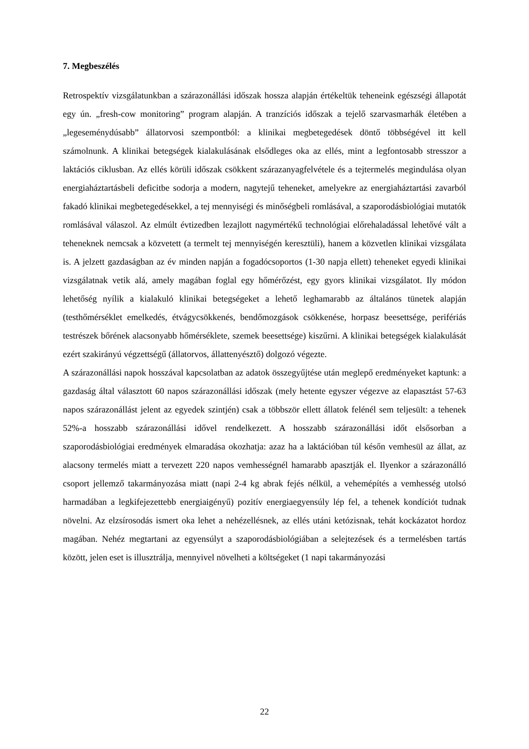7. Megbeszélés
Retrospektív vizsgálatunkban a szárazonállási időszak hossza alapján értékeltük teheneink egészségi állapotát egy ún. „fresh-cow monitoring” program alapján. A tranzíciós időszak a tejelő szarvasmarhák életében a „legeseménydúsabb” állatorvosi szempontból: a klinikai megbetegedések döntő többségével itt kell számolnunk. A klinikai betegségek kialakulásának elsődleges oka az ellés, mint a legfontosabb stresszor a laktációs ciklusban. Az ellés körüli időszak csökkent szárazanyagfelvétele és a tejtermelés megindulása olyan energiaháztartásbeli deficitbe sodorja a modern, nagytejű teheneket, amelyekre az energiaháztartási zavarból fakadó klinikai megbetegedésekkel, a tej mennyiségi és minőségbeli romlásával, a szaporodásbiológiai mutatók romlásával válaszol. Az elmúlt évtizedben lezajlott nagymértékű technológiai előrehaladással lehetővé vált a teheneknek nemcsak a közvetett (a termelt tej mennyiségén keresztüli), hanem a közvetlen klinikai vizsgálata is. A jelzett gazdaságban az év minden napján a fogadócsoportos (1-30 napja ellett) teheneket egyedi klinikai vizsgálatnak vetik alá, amely magában foglal egy hőmérőzést, egy gyors klinikai vizsgálatot. Ily módon lehetőség nyílik a kialakuló klinikai betegségeket a lehető leghamarabb az általános tünetek alapján (testhőmérséklet emelkedés, étvágycsökkenés, bendőmozgások csökkenése, horpasz beesettsége, perifériás testrészek bőrének alacsonyabb hőmérséklete, szemek beesettsége) kiszűrni. A klinikai betegségek kialakulását ezért szakirányú végzettségű (állatorvos, állattenyésztő) dolgozó végezte.
A szárazonállási napok hosszával kapcsolatban az adatok összegyűjtése után meglepő eredményeket kaptunk: a gazdaság által választott 60 napos szárazonállási időszak (mely hetente egyszer végezve az elapasztást 57-63 napos szárazonállást jelent az egyedek szintjén) csak a többször ellett állatok felénél sem teljesült: a tehenek 52%-a hosszabb szárazonállási idővel rendelkezett. A hosszabb szárazonállási időt elsősorban a szaporodásbiológiai eredmények elmaradása okozhatja: azaz ha a laktációban túl későn vemhesül az állat, az alacsony termelés miatt a tervezett 220 napos vemhességnél hamarabb apasztják el. Ilyenkor a szárazonálló csoport jellemző takarmányozása miatt (napi 2-4 kg abrak fejés nélkül, a vehemépítés a vemhesség utolsó harmadában a legkifejezettebb energiaigényű) pozitív energiaegyensúly lép fel, a tehenek kondíciót tudnak növelni. Az elzsírosodás ismert oka lehet a nehézellésnek, az ellés utáni ketózisnak, tehát kockázatot hordoz magában. Nehéz megtartani az egyensúlyt a szaporodásbiológiában a selejtezések és a termelésben tartás között, jelen eset is illusztrálja, mennyivel növelheti a költségeket (1 napi takarmányozási
22